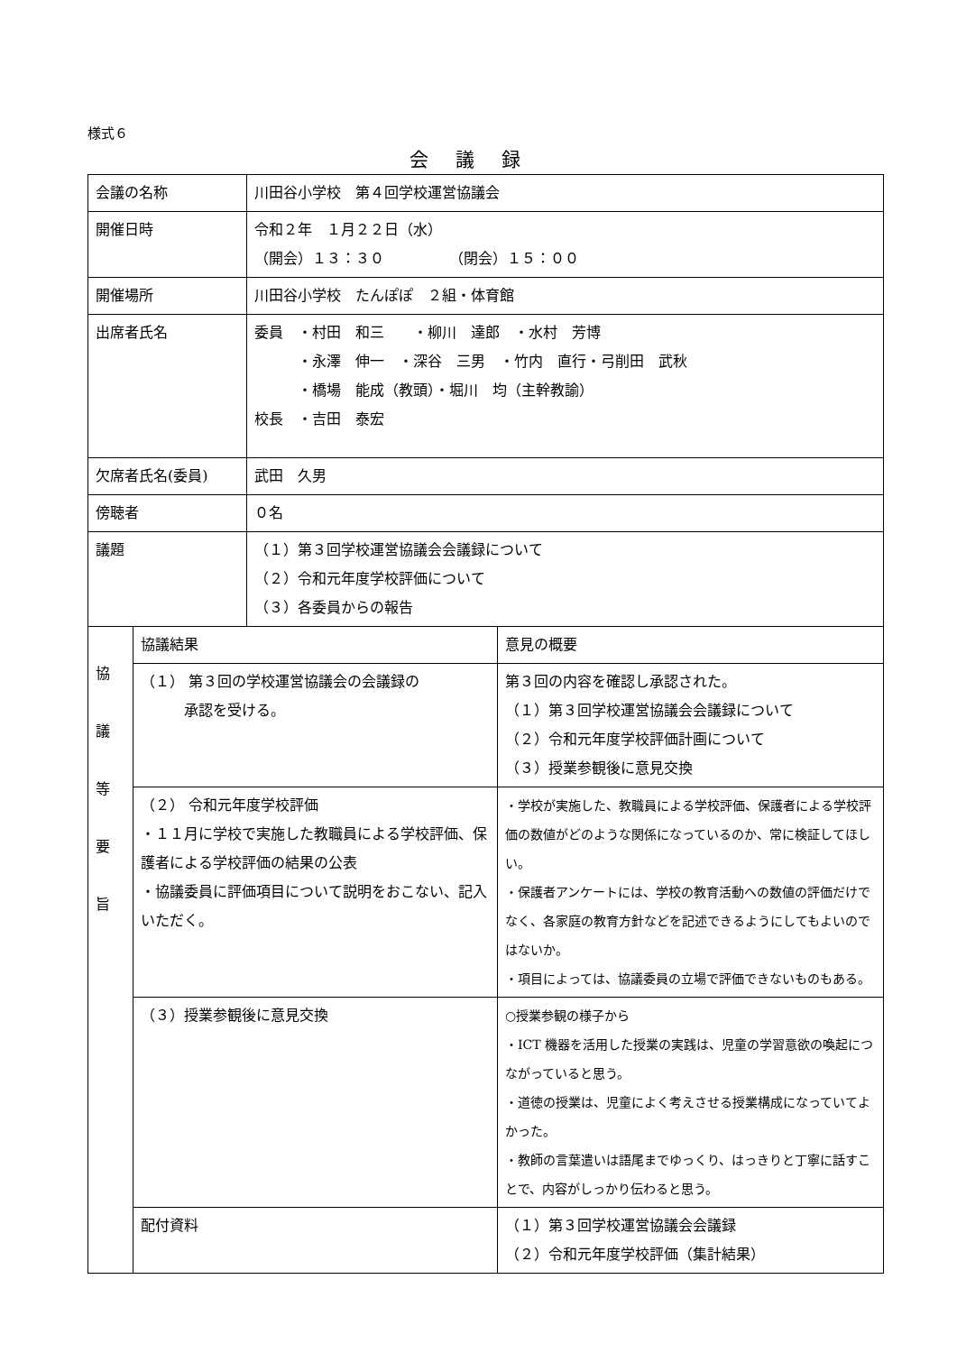様式６
会議録
| 会議の名称 | | 川田谷小学校 第４回学校運営協議会 | |
| 開催日時 | | 令和２年 １月２２日（水） （開会）１３：３０ （閉会）１５：００ | |
| 開催場所 | | 川田谷小学校 たんぽぽ ２組・体育館 | |
| 出席者氏名 | | 委員 ・村田 和三 ・柳川 達郎 ・水村 芳博 ・永澤 伸一 ・深谷 三男 ・竹内 直行・弓削田 武秋 ・橋場 能成（教頭）・堀川 均（主幹教諭） 校長 ・吉田 泰宏 | |
| 欠席者氏名(委員) | | 武田 久男 | |
| 傍聴者 | | ０名 | |
| 議題 | | （１）第３回学校運営協議会会議録について （２）令和元年度学校評価について （３）各委員からの報告 | |
| 協 議 等 要 旨 | 協議結果 | | 意見の概要 |
| | （１） 第３回の学校運営協議会の会議録の 承認を受ける。 | | 第３回の内容を確認し承認された。 （１）第３回学校運営協議会会議録について （２）令和元年度学校評価計画について （３）授業参観後に意見交換 |
| | （２） 令和元年度学校評価 ・１１月に学校で実施した教職員による学校評価、保護者による学校評価の結果の公表 ・協議委員に評価項目について説明をおこない、記入いただく。 | | ・学校が実施した、教職員による学校評価、保護者による学校評価の数値がどのような関係になっているのか、常に検証してほしい。 ・保護者アンケートには、学校の教育活動への数値の評価だけでなく、各家庭の教育方針などを記述できるようにしてもよいのではないか。 ・項目によっては、協議委員の立場で評価できないものもある。 |
| | （３）授業参観後に意見交換 | | ○授業参観の様子から ・ICT 機器を活用した授業の実践は、児童の学習意欲の喚起につながっていると思う。 ・道徳の授業は、児童によく考えさせる授業構成になっていてよかった。 ・教師の言葉遣いは語尾までゆっくり、はっきりと丁寧に話すことで、内容がしっかり伝わると思う。 |
| | 配付資料 | | （１）第３回学校運営協議会会議録 （２）令和元年度学校評価（集計結果） |